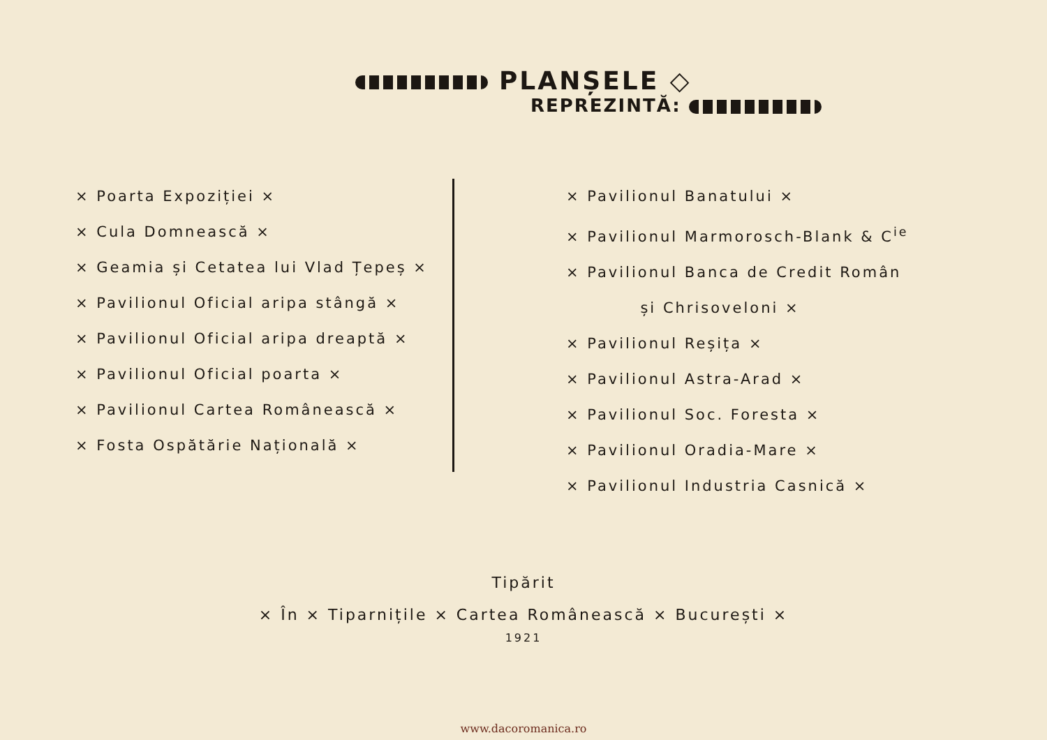PLANȘELE ◇
REPREZINTĂ:
× Poarta Expoziției ×
× Cula Domnească ×
× Geamia și Cetatea lui Vlad Țepeș ×
× Pavilionul Oficial aripa stângă ×
× Pavilionul Oficial aripa dreaptă ×
× Pavilionul Oficial poarta ×
× Pavilionul Cartea Românească ×
× Fosta Ospătărie Națională ×
× Pavilionul Banatului ×
× Pavilionul Marmorosch-Blank & C<sup>ie</sup>
× Pavilionul Banca de Credit Român
și Chrisoveloni ×
× Pavilionul Reșița ×
× Pavilionul Astra-Arad ×
× Pavilionul Soc. Foresta ×
× Pavilionul Oradia-Mare ×
× Pavilionul Industria Casnică ×
Tipărit
× În × Tiparnițile × Cartea Românească × București ×
1921
www.dacoromanica.ro